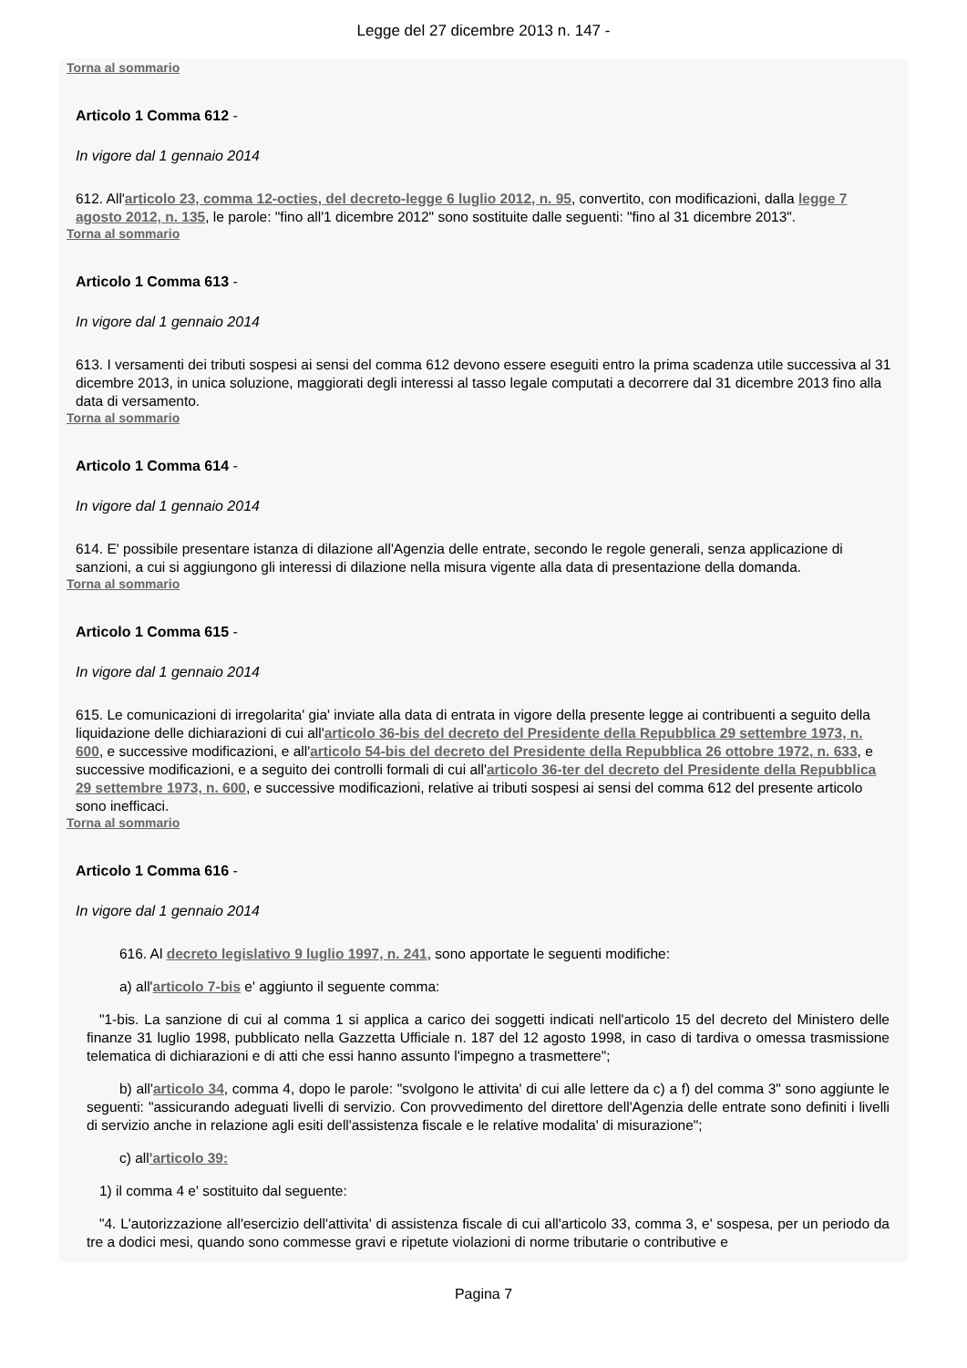Legge del 27 dicembre 2013 n. 147 -
Torna al sommario
Articolo 1 Comma 612 -
In vigore dal 1 gennaio 2014
612. All'articolo 23, comma 12-octies, del decreto-legge 6 luglio 2012, n. 95, convertito, con modificazioni, dalla legge 7 agosto 2012, n. 135, le parole: "fino all'1 dicembre 2012" sono sostituite dalle seguenti: "fino al 31 dicembre 2013".
Torna al sommario
Articolo 1 Comma 613 -
In vigore dal 1 gennaio 2014
613. I versamenti dei tributi sospesi ai sensi del comma 612 devono essere eseguiti entro la prima scadenza utile successiva al 31 dicembre 2013, in unica soluzione, maggiorati degli interessi al tasso legale computati a decorrere dal 31 dicembre 2013 fino alla data di versamento.
Torna al sommario
Articolo 1 Comma 614 -
In vigore dal 1 gennaio 2014
614. E' possibile presentare istanza di dilazione all'Agenzia delle entrate, secondo le regole generali, senza applicazione di sanzioni, a cui si aggiungono gli interessi di dilazione nella misura vigente alla data di presentazione della domanda.
Torna al sommario
Articolo 1 Comma 615 -
In vigore dal 1 gennaio 2014
615. Le comunicazioni di irregolarita' gia' inviate alla data di entrata in vigore della presente legge ai contribuenti a seguito della liquidazione delle dichiarazioni di cui all'articolo 36-bis del decreto del Presidente della Repubblica 29 settembre 1973, n. 600, e successive modificazioni, e all'articolo 54-bis del decreto del Presidente della Repubblica 26 ottobre 1972, n. 633, e successive modificazioni, e a seguito dei controlli formali di cui all'articolo 36-ter del decreto del Presidente della Repubblica 29 settembre 1973, n. 600, e successive modificazioni, relative ai tributi sospesi ai sensi del comma 612 del presente articolo sono inefficaci.
Torna al sommario
Articolo 1 Comma 616 -
In vigore dal 1 gennaio 2014
616. Al decreto legislativo 9 luglio 1997, n. 241, sono apportate le seguenti modifiche:
a) all'articolo 7-bis e' aggiunto il seguente comma:
"1-bis. La sanzione di cui al comma 1 si applica a carico dei soggetti indicati nell'articolo 15 del decreto del Ministero delle finanze 31 luglio 1998, pubblicato nella Gazzetta Ufficiale n. 187 del 12 agosto 1998, in caso di tardiva o omessa trasmissione telematica di dichiarazioni e di atti che essi hanno assunto l'impegno a trasmettere";
b) all'articolo 34, comma 4, dopo le parole: "svolgono le attivita' di cui alle lettere da c) a f) del comma 3" sono aggiunte le seguenti: "assicurando adeguati livelli di servizio. Con provvedimento del direttore dell'Agenzia delle entrate sono definiti i livelli di servizio anche in relazione agli esiti dell'assistenza fiscale e le relative modalita' di misurazione";
c) all'articolo 39:
1) il comma 4 e' sostituito dal seguente:
"4. L'autorizzazione all'esercizio dell'attivita' di assistenza fiscale di cui all'articolo 33, comma 3, e' sospesa, per un periodo da tre a dodici mesi, quando sono commesse gravi e ripetute violazioni di norme tributarie o contributive e
Pagina 7